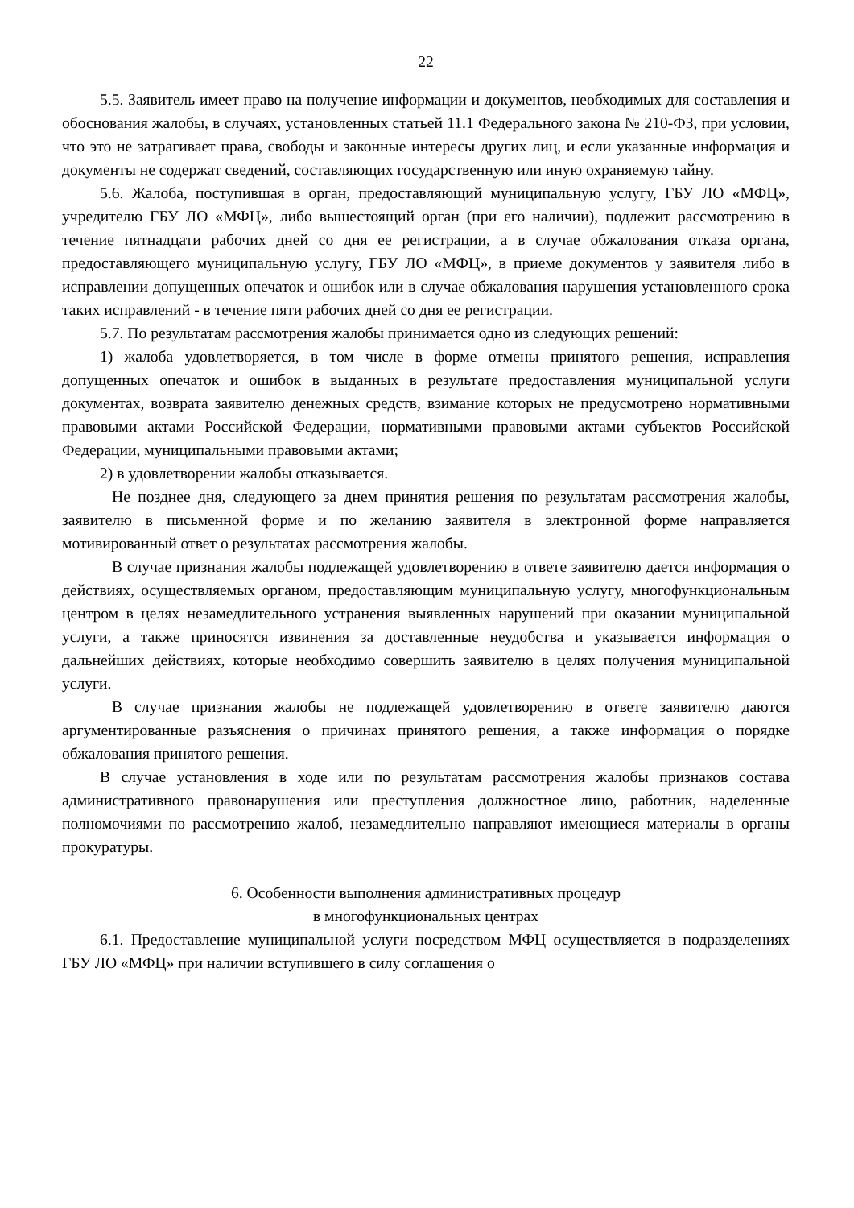22
5.5. Заявитель имеет право на получение информации и документов, необходимых для составления и обоснования жалобы, в случаях, установленных статьей 11.1 Федерального закона № 210-ФЗ, при условии, что это не затрагивает права, свободы и законные интересы других лиц, и если указанные информация и документы не содержат сведений, составляющих государственную или иную охраняемую тайну.
5.6. Жалоба, поступившая в орган, предоставляющий муниципальную услугу, ГБУ ЛО «МФЦ», учредителю ГБУ ЛО «МФЦ», либо вышестоящий орган (при его наличии), подлежит рассмотрению в течение пятнадцати рабочих дней со дня ее регистрации, а в случае обжалования отказа органа, предоставляющего муниципальную услугу, ГБУ ЛО «МФЦ», в приеме документов у заявителя либо в исправлении допущенных опечаток и ошибок или в случае обжалования нарушения установленного срока таких исправлений - в течение пяти рабочих дней со дня ее регистрации.
5.7. По результатам рассмотрения жалобы принимается одно из следующих решений:
1) жалоба удовлетворяется, в том числе в форме отмены принятого решения, исправления допущенных опечаток и ошибок в выданных в результате предоставления муниципальной услуги документах, возврата заявителю денежных средств, взимание которых не предусмотрено нормативными правовыми актами Российской Федерации, нормативными правовыми актами субъектов Российской Федерации, муниципальными правовыми актами;
2) в удовлетворении жалобы отказывается.
Не позднее дня, следующего за днем принятия решения по результатам рассмотрения жалобы, заявителю в письменной форме и по желанию заявителя в электронной форме направляется мотивированный ответ о результатах рассмотрения жалобы.
В случае признания жалобы подлежащей удовлетворению в ответе заявителю дается информация о действиях, осуществляемых органом, предоставляющим муниципальную услугу, многофункциональным центром в целях незамедлительного устранения выявленных нарушений при оказании муниципальной услуги, а также приносятся извинения за доставленные неудобства и указывается информация о дальнейших действиях, которые необходимо совершить заявителю в целях получения муниципальной услуги.
В случае признания жалобы не подлежащей удовлетворению в ответе заявителю даются аргументированные разъяснения о причинах принятого решения, а также информация о порядке обжалования принятого решения.
В случае установления в ходе или по результатам рассмотрения жалобы признаков состава административного правонарушения или преступления должностное лицо, работник, наделенные полномочиями по рассмотрению жалоб, незамедлительно направляют имеющиеся материалы в органы прокуратуры.
6. Особенности выполнения административных процедур
в многофункциональных центрах
6.1. Предоставление муниципальной услуги посредством МФЦ осуществляется в подразделениях ГБУ ЛО «МФЦ» при наличии вступившего в силу соглашения о